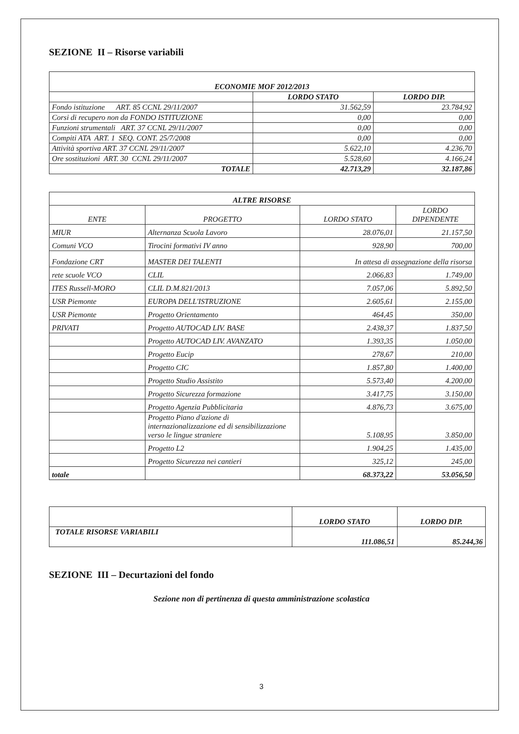SEZIONE II – Risorse variabili
| ECONOMIE MOF 2012/2013 | | |
| --- | --- | --- |
| | LORDO STATO | LORDO DIP. |
| Fondo istituzione ART. 85 CCNL 29/11/2007 | 31.562,59 | 23.784,92 |
| Corsi di recupero non da FONDO ISTITUZIONE | 0,00 | 0,00 |
| Funzioni strumentali ART. 37 CCNL 29/11/2007 | 0,00 | 0,00 |
| Compiti ATA ART. 1 SEQ. CONT. 25/7/2008 | 0,00 | 0,00 |
| Attività sportiva ART. 37 CCNL 29/11/2007 | 5.622,10 | 4.236,70 |
| Ore sostituzioni ART. 30 CCNL 29/11/2007 | 5.528,60 | 4.166,24 |
| TOTALE | 42.713,29 | 32.187,86 |
| ALTRE RISORSE | | | |
| --- | --- | --- | --- |
| ENTE | PROGETTO | LORDO STATO | LORDO DIPENDENTE |
| MIUR | Alternanza Scuola Lavoro | 28.076,01 | 21.157,50 |
| Comuni VCO | Tirocini formativi IV anno | 928,90 | 700,00 |
| Fondazione CRT | MASTER DEI TALENTI | In attesa di assegnazione della risorsa | |
| rete scuole VCO | CLIL | 2.066,83 | 1.749,00 |
| ITES Russell-MORO | CLIL D.M.821/2013 | 7.057,06 | 5.892,50 |
| USR Piemonte | EUROPA DELL'ISTRUZIONE | 2.605,61 | 2.155,00 |
| USR Piemonte | Progetto Orientamento | 464,45 | 350,00 |
| PRIVATI | Progetto AUTOCAD LIV. BASE | 2.438,37 | 1.837,50 |
| | Progetto AUTOCAD LIV. AVANZATO | 1.393,35 | 1.050,00 |
| | Progetto Eucip | 278,67 | 210,00 |
| | Progetto CIC | 1.857,80 | 1.400,00 |
| | Progetto Studio Assistito | 5.573,40 | 4.200,00 |
| | Progetto Sicurezza formazione | 3.417,75 | 3.150,00 |
| | Progetto Agenzia Pubblicitaria | 4.876,73 | 3.675,00 |
| | Progetto Piano d'azione di internazionalizzazione ed di sensibilizzazione verso le lingue straniere | 5.108,95 | 3.850,00 |
| | Progetto L2 | 1.904,25 | 1.435,00 |
| | Progetto Sicurezza nei cantieri | 325,12 | 245,00 |
| totale | | 68.373,22 | 53.056,50 |
| | LORDO STATO | LORDO DIP. |
| --- | --- | --- |
| TOTALE RISORSE VARIABILI | 111.086,51 | 85.244,36 |
SEZIONE III – Decurtazioni del fondo
Sezione non di pertinenza di questa amministrazione scolastica
3